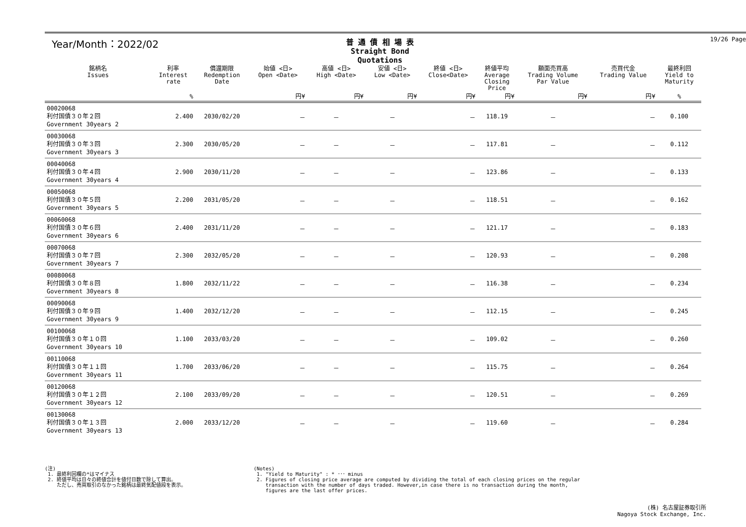19/26 Page
Year/Month：2022/02
普 通 債 相 場 表
Straight Bond Quotations
| 銘柄名 Issues | 利率 Interest rate | 償還期限 Redemption Date | 始値 <日> Open <Date> | 高値 <日> High <Date> | 安値 <日> Low <Date> | 終値 <日> Close<Date> | 終値平均 Average Closing Price | 額面売買高 Trading Volume Par Value | 売買代金 Trading Value | 最終利回 Yield to Maturity |
| --- | --- | --- | --- | --- | --- | --- | --- | --- | --- | --- |
| | % | | 円¥ | 円¥ | 円¥ | 円¥ | 円¥ | 円¥ | 円¥ | % |
| 00020068 利付国債３０年２回 Government 30years 2 | 2.400 | 2030/02/20 | － | － | － | － | 118.19 | － | － | 0.100 |
| 00030068 利付国債３０年３回 Government 30years 3 | 2.300 | 2030/05/20 | － | － | － | － | 117.81 | － | － | 0.112 |
| 00040068 利付国債３０年４回 Government 30years 4 | 2.900 | 2030/11/20 | － | － | － | － | 123.86 | － | － | 0.133 |
| 00050068 利付国債３０年５回 Government 30years 5 | 2.200 | 2031/05/20 | － | － | － | － | 118.51 | － | － | 0.162 |
| 00060068 利付国債３０年６回 Government 30years 6 | 2.400 | 2031/11/20 | － | － | － | － | 121.17 | － | － | 0.183 |
| 00070068 利付国債３０年７回 Government 30years 7 | 2.300 | 2032/05/20 | － | － | － | － | 120.93 | － | － | 0.208 |
| 00080068 利付国債３０年８回 Government 30years 8 | 1.800 | 2032/11/22 | － | － | － | － | 116.38 | － | － | 0.234 |
| 00090068 利付国債３０年９回 Government 30years 9 | 1.400 | 2032/12/20 | － | － | － | － | 112.15 | － | － | 0.245 |
| 00100068 利付国債３０年１０回 Government 30years 10 | 1.100 | 2033/03/20 | － | － | － | － | 109.02 | － | － | 0.260 |
| 00110068 利付国債３０年１１回 Government 30years 11 | 1.700 | 2033/06/20 | － | － | － | － | 115.75 | － | － | 0.264 |
| 00120068 利付国債３０年１２回 Government 30years 12 | 2.100 | 2033/09/20 | － | － | － | － | 120.51 | － | － | 0.269 |
| 00130068 利付国債３０年１３回 Government 30years 13 | 2.000 | 2033/12/20 | － | － | － | － | 119.60 | － | － | 0.284 |
(注)
1. 最終利回欄の*はマイナス
2. 終値平均は日々の終値合計を値付日数で除して算出。
ただし、売買取引のなかった銘柄は最終気配値段を表示。
(Notes)
1. "Yield to Maturity" : * ･･･ minus
2. Figures of closing price average are computed by dividing the total of each closing prices on the regular
transaction with the number of days traded. However,in case there is no transaction during the month,
figures are the last offer prices.
(株) 名古屋証券取引所
Nagoya Stock Exchange, Inc.